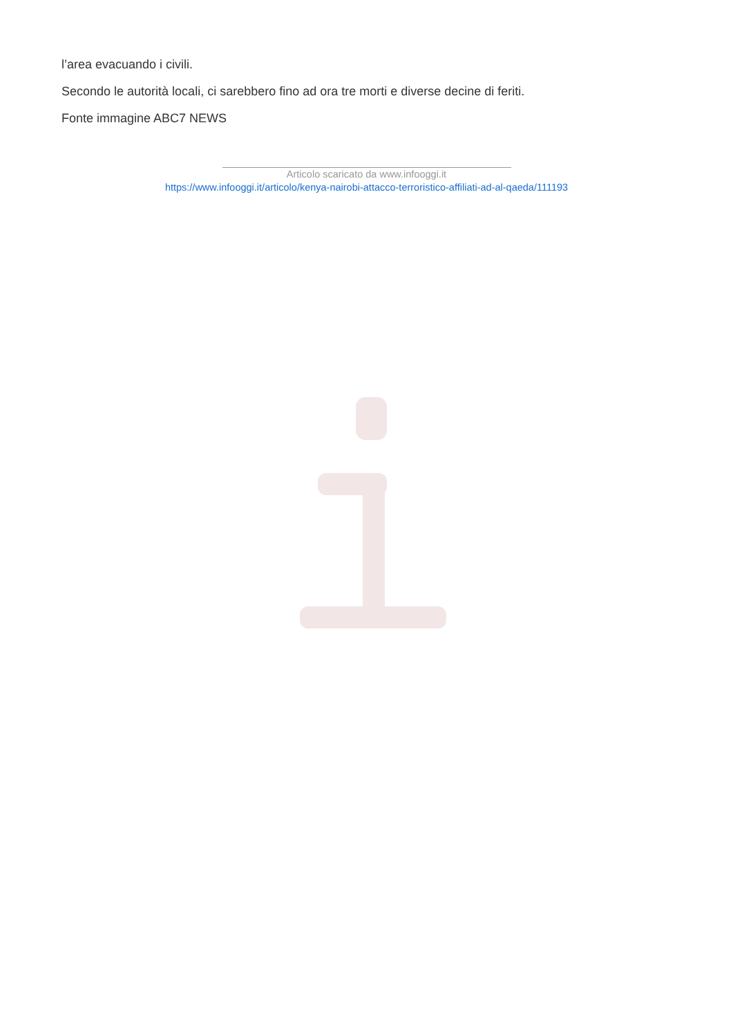l’area evacuando i civili.
Secondo le autorità locali, ci sarebbero fino ad ora tre morti e diverse decine di feriti.
Fonte immagine ABC7 NEWS
Articolo scaricato da www.infooggi.it
https://www.infooggi.it/articolo/kenya-nairobi-attacco-terroristico-affiliati-ad-al-qaeda/111193